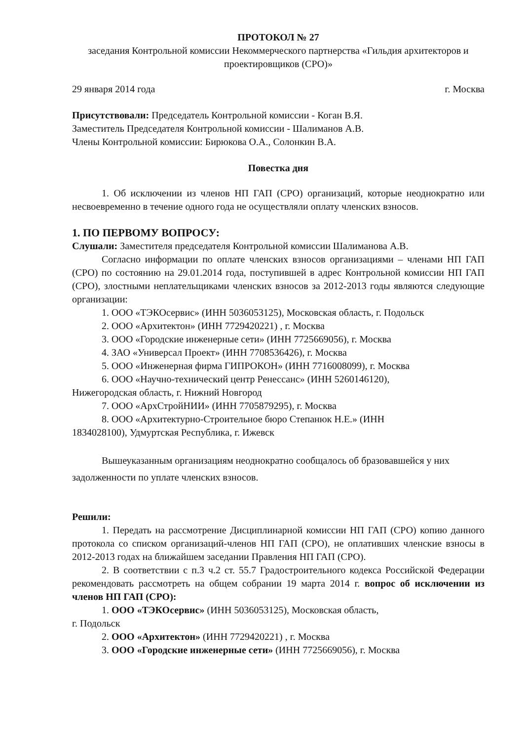ПРОТОКОЛ № 27
заседания Контрольной комиссии Некоммерческого партнерства «Гильдия архитекторов и проектировщиков (СРО)»
29 января 2014 года г. Москва
Присутствовали: Председатель Контрольной комиссии - Коган В.Я.
Заместитель Председателя Контрольной комиссии - Шалиманов А.В.
Члены Контрольной комиссии: Бирюкова О.А., Солонкин В.А.
Повестка дня
1. Об исключении из членов НП ГАП (СРО) организаций, которые неоднократно или несвоевременно в течение одного года не осуществляли оплату членских взносов.
1. ПО ПЕРВОМУ ВОПРОСУ:
Слушали: Заместителя председателя Контрольной комиссии Шалиманова А.В.
Согласно информации по оплате членских взносов организациями – членами НП ГАП (СРО) по состоянию на 29.01.2014 года, поступившей в адрес Контрольной комиссии НП ГАП (СРО), злостными неплательщиками членских взносов за 2012-2013 годы являются следующие организации:
1. ООО «ТЭКОсервис» (ИНН 5036053125), Московская область, г. Подольск
2. ООО «Архитектон» (ИНН 7729420221) , г. Москва
3. ООО «Городские инженерные сети» (ИНН 7725669056), г. Москва
4. ЗАО «Универсал Проект» (ИНН 7708536426), г. Москва
5. ООО «Инженерная фирма ГИПРОКОН» (ИНН 7716008099), г. Москва
6. ООО «Научно-технический центр Ренессанс» (ИНН 5260146120),
Нижегородская область, г. Нижний Новгород
7. ООО «АрхСтройНИИ» (ИНН 7705879295), г. Москва
8. ООО «Архитектурно-Строительное бюро Степанюк Н.Е.» (ИНН
1834028100), Удмуртская Республика, г. Ижевск
Вышеуказанным организациям неоднократно сообщалось об бразовавшейся у них задолженности по уплате членских взносов.
Решили:
1. Передать на рассмотрение Дисциплинарной комиссии НП ГАП (СРО) копию данного протокола со списком организаций-членов НП ГАП (СРО), не оплативших членские взносы в 2012-2013 годах на ближайшем заседании Правления НП ГАП (СРО).
2. В соответствии с п.3 ч.2 ст. 55.7 Градостроительного кодекса Российской Федерации рекомендовать рассмотреть на общем собрании 19 марта 2014 г. вопрос об исключении из членов НП ГАП (СРО):
1. ООО «ТЭКОсервис» (ИНН 5036053125), Московская область,
г. Подольск
2. ООО «Архитектон» (ИНН 7729420221) , г. Москва
3. ООО «Городские инженерные сети» (ИНН 7725669056), г. Москва